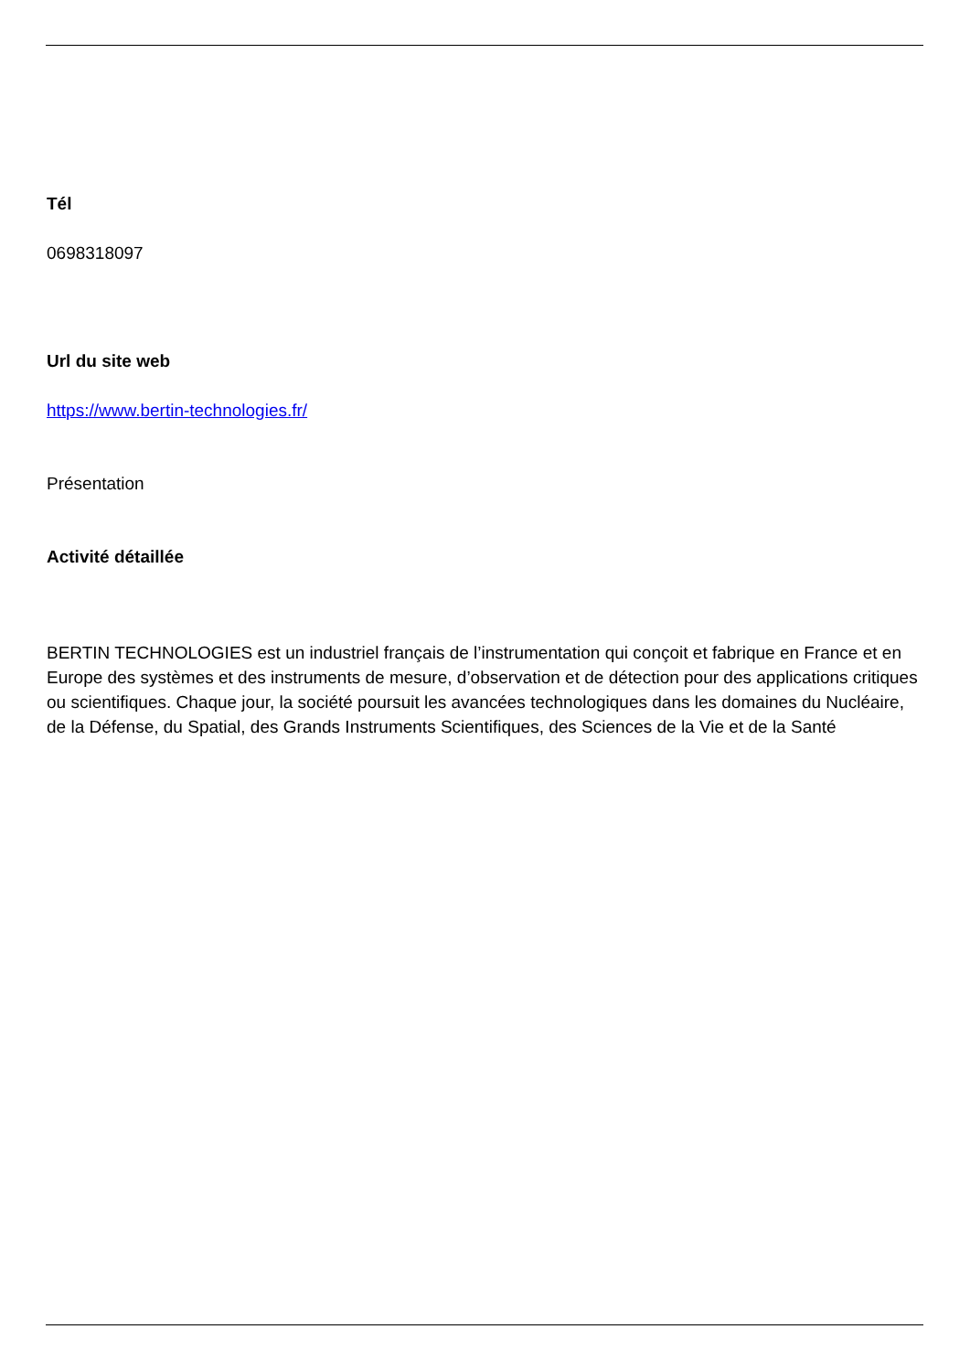Tél
0698318097
Url du site web
https://www.bertin-technologies.fr/
Présentation
Activité détaillée
BERTIN TECHNOLOGIES est un industriel français de l’instrumentation qui conçoit et fabrique en France et en Europe des systèmes et des instruments de mesure, d’observation et de détection pour des applications critiques ou scientifiques. Chaque jour, la société poursuit les avancées technologiques dans les domaines du Nucléaire, de la Défense, du Spatial, des Grands Instruments Scientifiques, des Sciences de la Vie et de la Santé